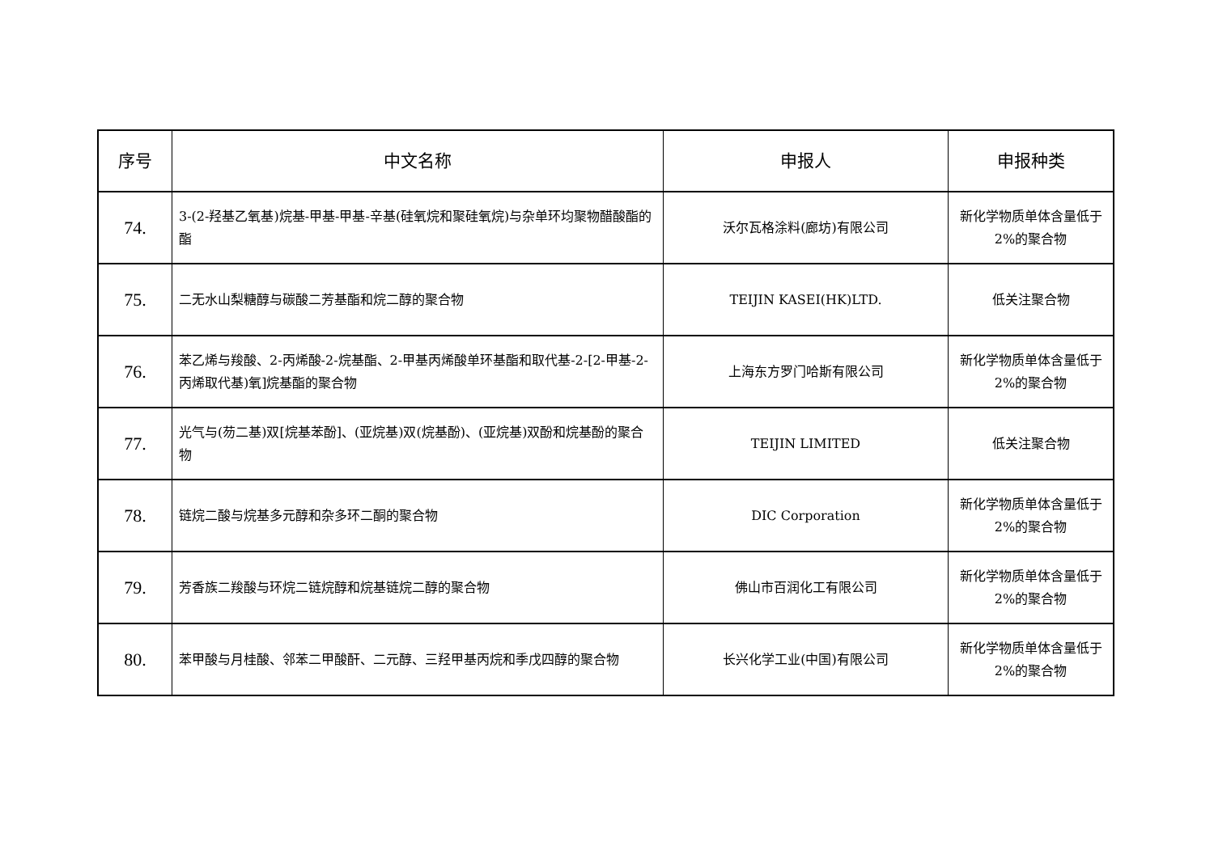| 序号 | 中文名称 | 申报人 | 申报种类 |
| --- | --- | --- | --- |
| 74. | 3-(2-羟基乙氧基)烷基-甲基-甲基-辛基(硅氧烷和聚硅氧烷)与杂单环均聚物醋酸酯的酯 | 沃尔瓦格涂料(廊坊)有限公司 | 新化学物质单体含量低于 2%的聚合物 |
| 75. | 二无水山梨糖醇与碳酸二芳基酯和烷二醇的聚合物 | TEIJIN KASEI(HK)LTD. | 低关注聚合物 |
| 76. | 苯乙烯与羧酸、2-丙烯酸-2-烷基酯、2-甲基丙烯酸单环基酯和取代基-2-[2-甲基-2-丙烯取代基)氧]烷基酯的聚合物 | 上海东方罗门哈斯有限公司 | 新化学物质单体含量低于 2%的聚合物 |
| 77. | 光气与(芴二基)双[烷基苯酚]、(亚烷基)双(烷基酚)、(亚烷基)双酚和烷基酚的聚合物 | TEIJIN LIMITED | 低关注聚合物 |
| 78. | 链烷二酸与烷基多元醇和杂多环二酮的聚合物 | DIC Corporation | 新化学物质单体含量低于 2%的聚合物 |
| 79. | 芳香族二羧酸与环烷二链烷醇和烷基链烷二醇的聚合物 | 佛山市百润化工有限公司 | 新化学物质单体含量低于 2%的聚合物 |
| 80. | 苯甲酸与月桂酸、邻苯二甲酸酐、二元醇、三羟甲基丙烷和季戊四醇的聚合物 | 长兴化学工业(中国)有限公司 | 新化学物质单体含量低于 2%的聚合物 |